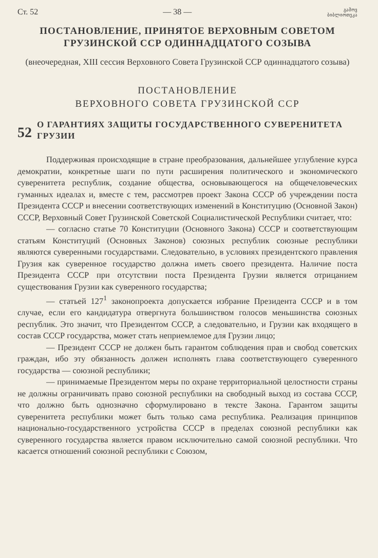Ст. 52 — 38 — გამოვ ბიბლიოთეკა
ПОСТАНОВЛЕНИЕ, ПРИНЯТОЕ ВЕРХОВНЫМ СОВЕТОМ ГРУЗИНСКОЙ ССР ОДИННАДЦАТОГО СОЗЫВА
(внеочередная, XIII сессия Верховного Совета Грузинской ССР одиннадцатого созыва)
ПОСТАНОВЛЕНИЕ
ВЕРХОВНОГО СОВЕТА ГРУЗИНСКОЙ ССР
52
О ГАРАНТИЯХ ЗАЩИТЫ ГОСУДАРСТВЕННОГО СУВЕРЕНИТЕТА ГРУЗИИ
Поддерживая происходящие в стране преобразования, дальнейшее углубление курса демократии, конкретные шаги по пути расширения политического и экономического суверенитета республик, создание общества, основывающегося на общечеловеческих гуманных идеалах и, вместе с тем, рассмотрев проект Закона СССР об учреждении поста Президента СССР и внесении соответствующих изменений в Конституцию (Основной Закон) СССР, Верховный Совет Грузинской Советской Социалистической Республики считает, что:
— согласно статье 70 Конституции (Основного Закона) СССР и соответствующим статьям Конституций (Основных Законов) союзных республик союзные республики являются суверенными государствами. Следовательно, в условиях президентского правления Грузия как суверенное государство должна иметь своего президента. Наличие поста Президента СССР при отсутствии поста Президента Грузии является отрицанием существования Грузии как суверенного государства;
— статьей 127<sup>1</sup> законопроекта допускается избрание Президента СССР и в том случае, если его кандидатура отвергнута большинством голосов меньшинства союзных республик. Это значит, что Президентом СССР, а следовательно, и Грузии как входящего в состав СССР государства, может стать неприемлемое для Грузии лицо;
— Президент СССР не должен быть гарантом соблюдения прав и свобод советских граждан, ибо эту обязанность должен исполнять глава соответствующего суверенного государства — союзной республики;
— принимаемые Президентом меры по охране территориальной целостности страны не должны ограничивать право союзной республики на свободный выход из состава СССР, что должно быть однозначно сформулировано в тексте Закона. Гарантом защиты суверенитета республики может быть только сама республика. Реализация принципов национально-государственного устройства СССР в пределах союзной республики как суверенного государства является правом исключительно самой союзной республики. Что касается отношений союзной республики с Союзом,